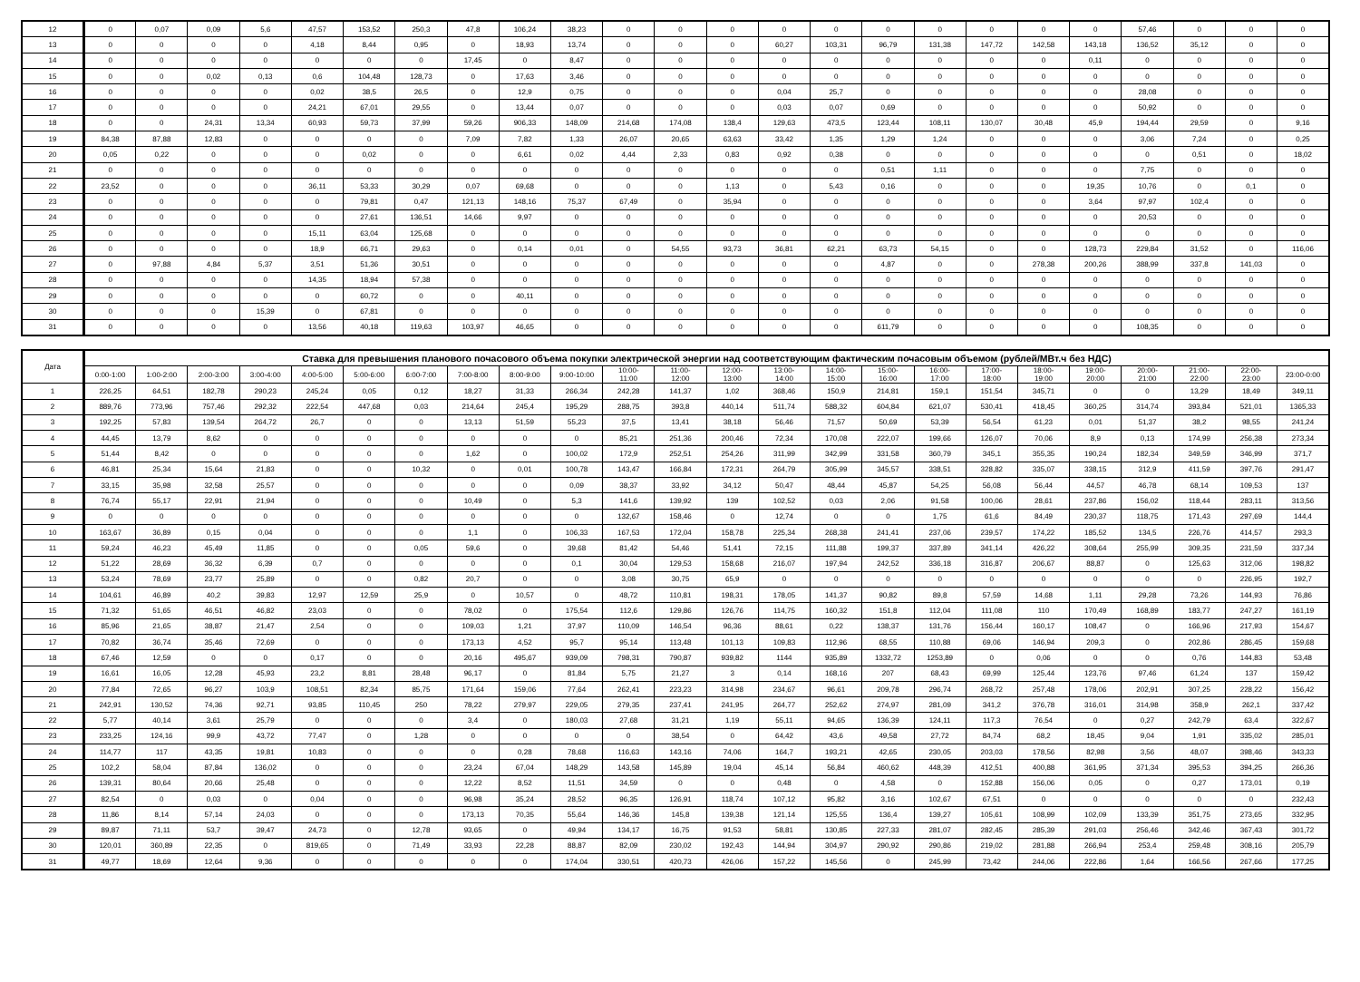| 12 | 0 | 0,07 | 0,09 | 5,6 | 47,57 | 153,52 | 250,3 | 47,8 | 106,24 | 38,23 | 0 | 0 | 0 | 0 | 0 | 0 | 0 | 0 | 0 | 0 | 57,46 | 0 | 0 | 0 |
| 13 | 0 | 0 | 0 | 0 | 4,18 | 8,44 | 0,95 | 0 | 18,93 | 13,74 | 0 | 0 | 0 | 60,27 | 103,31 | 96,79 | 131,38 | 147,72 | 142,58 | 143,18 | 136,52 | 35,12 | 0 | 0 |
| 14 | 0 | 0 | 0 | 0 | 0 | 0 | 0 | 17,45 | 0 | 8,47 | 0 | 0 | 0 | 0 | 0 | 0 | 0 | 0 | 0 | 0,11 | 0 | 0 | 0 | 0 |
| 15 | 0 | 0 | 0,02 | 0,13 | 0,6 | 104,48 | 128,73 | 0 | 17,63 | 3,46 | 0 | 0 | 0 | 0 | 0 | 0 | 0 | 0 | 0 | 0 | 0 | 0 | 0 | 0 |
| 16 | 0 | 0 | 0 | 0 | 0,02 | 38,5 | 26,5 | 0 | 12,9 | 0,75 | 0 | 0 | 0 | 0,04 | 25,7 | 0 | 0 | 0 | 0 | 0 | 28,08 | 0 | 0 | 0 |
| 17 | 0 | 0 | 0 | 0 | 24,21 | 67,01 | 29,55 | 0 | 13,44 | 0,07 | 0 | 0 | 0 | 0,03 | 0,07 | 0,69 | 0 | 0 | 0 | 0 | 50,92 | 0 | 0 | 0 |
| 18 | 0 | 0 | 24,31 | 13,34 | 60,93 | 59,73 | 37,99 | 59,26 | 906,33 | 148,09 | 214,68 | 174,08 | 138,4 | 129,63 | 473,5 | 123,44 | 108,11 | 130,07 | 30,48 | 45,9 | 194,44 | 29,59 | 0 | 9,16 |
| 19 | 84,38 | 87,88 | 12,83 | 0 | 0 | 0 | 0 | 7,09 | 7,82 | 1,33 | 26,07 | 20,65 | 63,63 | 33,42 | 1,35 | 1,29 | 1,24 | 0 | 0 | 0 | 3,06 | 7,24 | 0 | 0,25 |
| 20 | 0,05 | 0,22 | 0 | 0 | 0 | 0,02 | 0 | 0 | 6,61 | 0,02 | 4,44 | 2,33 | 0,83 | 0,92 | 0,38 | 0 | 0 | 0 | 0 | 0 | 0 | 0,51 | 0 | 18,02 |
| 21 | 0 | 0 | 0 | 0 | 0 | 0 | 0 | 0 | 0 | 0 | 0 | 0 | 0 | 0 | 0 | 0,51 | 1,11 | 0 | 0 | 0 | 7,75 | 0 | 0 | 0 |
| 22 | 23,52 | 0 | 0 | 0 | 36,11 | 53,33 | 30,29 | 0,07 | 69,68 | 0 | 0 | 0 | 1,13 | 0 | 5,43 | 0,16 | 0 | 0 | 0 | 19,35 | 10,76 | 0 | 0,1 | 0 |
| 23 | 0 | 0 | 0 | 0 | 0 | 79,81 | 0,47 | 121,13 | 148,16 | 75,37 | 67,49 | 0 | 35,94 | 0 | 0 | 0 | 0 | 0 | 0 | 3,64 | 97,97 | 102,4 | 0 | 0 |
| 24 | 0 | 0 | 0 | 0 | 0 | 27,61 | 136,51 | 14,66 | 9,97 | 0 | 0 | 0 | 0 | 0 | 0 | 0 | 0 | 0 | 0 | 0 | 20,53 | 0 | 0 | 0 |
| 25 | 0 | 0 | 0 | 0 | 15,11 | 63,04 | 125,68 | 0 | 0 | 0 | 0 | 0 | 0 | 0 | 0 | 0 | 0 | 0 | 0 | 0 | 0 | 0 | 0 | 0 |
| 26 | 0 | 0 | 0 | 0 | 18,9 | 66,71 | 29,63 | 0 | 0,14 | 0,01 | 0 | 54,55 | 93,73 | 36,81 | 62,21 | 63,73 | 54,15 | 0 | 0 | 128,73 | 229,84 | 31,52 | 0 | 116,06 |
| 27 | 0 | 97,88 | 4,84 | 5,37 | 3,51 | 51,36 | 30,51 | 0 | 0 | 0 | 0 | 0 | 0 | 0 | 0 | 4,87 | 0 | 0 | 278,38 | 200,26 | 388,99 | 337,8 | 141,03 | 0 |
| 28 | 0 | 0 | 0 | 0 | 14,35 | 18,94 | 57,38 | 0 | 0 | 0 | 0 | 0 | 0 | 0 | 0 | 0 | 0 | 0 | 0 | 0 | 0 | 0 | 0 | 0 |
| 29 | 0 | 0 | 0 | 0 | 0 | 60,72 | 0 | 0 | 40,11 | 0 | 0 | 0 | 0 | 0 | 0 | 0 | 0 | 0 | 0 | 0 | 0 | 0 | 0 | 0 |
| 30 | 0 | 0 | 0 | 15,39 | 0 | 67,81 | 0 | 0 | 0 | 0 | 0 | 0 | 0 | 0 | 0 | 0 | 0 | 0 | 0 | 0 | 0 | 0 | 0 | 0 |
| 31 | 0 | 0 | 0 | 0 | 13,56 | 40,18 | 119,63 | 103,97 | 46,65 | 0 | 0 | 0 | 0 | 0 | 0 | 611,79 | 0 | 0 | 0 | 0 | 108,35 | 0 | 0 | 0 |
| Дата | Ставка для превышения планового почасового объема покупки электрической энергии над соответствующим фактическим почасовым объемом (рублей/МВт.ч без НДС) | | | | | | | | | | | | | | | | | | | | | | | |
| --- | --- | --- | --- | --- | --- | --- | --- | --- | --- | --- | --- | --- | --- | --- | --- | --- | --- | --- | --- | --- | --- | --- | --- | --- |
| | 0:00-1:00 | 1:00-2:00 | 2:00-3:00 | 3:00-4:00 | 4:00-5:00 | 5:00-6:00 | 6:00-7:00 | 7:00-8:00 | 8:00-9:00 | 9:00-10:00 | 10:00- 11:00 | 11:00- 12:00 | 12:00- 13:00 | 13:00- 14:00 | 14:00- 15:00 | 15:00- 16:00 | 16:00- 17:00 | 17:00- 18:00 | 18:00- 19:00 | 19:00- 20:00 | 20:00- 21:00 | 21:00- 22:00 | 22:00- 23:00 | 23:00-0:00 |
| 1 | 226,25 | 64,51 | 182,78 | 290,23 | 245,24 | 0,05 | 0,12 | 18,27 | 31,33 | 266,34 | 242,28 | 141,37 | 1,02 | 368,46 | 150,9 | 214,81 | 159,1 | 151,54 | 345,71 | 0 | 0 | 13,29 | 18,49 | 349,11 |
| 2 | 889,76 | 773,96 | 757,46 | 292,32 | 222,54 | 447,68 | 0,03 | 214,64 | 245,4 | 195,29 | 288,75 | 393,8 | 440,14 | 511,74 | 588,32 | 604,84 | 621,07 | 530,41 | 418,45 | 360,25 | 314,74 | 393,84 | 521,01 | 1365,33 |
| 3 | 192,25 | 57,83 | 139,54 | 264,72 | 26,7 | 0 | 0 | 13,13 | 51,59 | 55,23 | 37,5 | 13,41 | 38,18 | 56,46 | 71,57 | 50,69 | 53,39 | 56,54 | 61,23 | 0,01 | 51,37 | 38,2 | 98,55 | 241,24 |
| 4 | 44,45 | 13,79 | 8,62 | 0 | 0 | 0 | 0 | 0 | 0 | 0 | 85,21 | 251,36 | 200,46 | 72,34 | 170,08 | 222,07 | 199,66 | 126,07 | 70,06 | 8,9 | 0,13 | 174,99 | 256,38 | 273,34 |
| 5 | 51,44 | 8,42 | 0 | 0 | 0 | 0 | 0 | 1,62 | 0 | 100,02 | 172,9 | 252,51 | 254,26 | 311,99 | 342,99 | 331,58 | 360,79 | 345,1 | 355,35 | 190,24 | 182,34 | 349,59 | 346,99 | 371,7 |
| 6 | 46,81 | 25,34 | 15,64 | 21,83 | 0 | 0 | 10,32 | 0 | 0,01 | 100,78 | 143,47 | 166,84 | 172,31 | 264,79 | 305,99 | 345,57 | 338,51 | 328,82 | 335,07 | 338,15 | 312,9 | 411,59 | 397,76 | 291,47 |
| 7 | 33,15 | 35,98 | 32,58 | 25,57 | 0 | 0 | 0 | 0 | 0 | 0,09 | 38,37 | 33,92 | 34,12 | 50,47 | 48,44 | 45,87 | 54,25 | 56,08 | 56,44 | 44,57 | 46,78 | 68,14 | 109,53 | 137 |
| 8 | 76,74 | 55,17 | 22,91 | 21,94 | 0 | 0 | 0 | 10,49 | 0 | 5,3 | 141,6 | 139,92 | 139 | 102,52 | 0,03 | 2,06 | 91,58 | 100,06 | 28,61 | 237,86 | 156,02 | 118,44 | 283,11 | 313,56 |
| 9 | 0 | 0 | 0 | 0 | 0 | 0 | 0 | 0 | 0 | 0 | 132,67 | 158,46 | 0 | 12,74 | 0 | 0 | 1,75 | 61,6 | 84,49 | 230,37 | 118,75 | 171,43 | 297,69 | 144,4 |
| 10 | 163,67 | 36,89 | 0,15 | 0,04 | 0 | 0 | 0 | 1,1 | 0 | 106,33 | 167,53 | 172,04 | 158,78 | 225,34 | 268,38 | 241,41 | 237,06 | 239,57 | 174,22 | 185,52 | 134,5 | 226,76 | 414,57 | 293,3 |
| 11 | 59,24 | 46,23 | 45,49 | 11,85 | 0 | 0 | 0,05 | 59,6 | 0 | 39,68 | 81,42 | 54,46 | 51,41 | 72,15 | 111,88 | 199,37 | 337,89 | 341,14 | 426,22 | 308,64 | 255,99 | 309,35 | 231,59 | 337,34 |
| 12 | 51,22 | 28,69 | 36,32 | 6,39 | 0,7 | 0 | 0 | 0 | 0 | 0,1 | 30,04 | 129,53 | 158,68 | 216,07 | 197,94 | 242,52 | 336,18 | 316,87 | 206,67 | 88,87 | 0 | 125,63 | 312,06 | 198,82 |
| 13 | 53,24 | 78,69 | 23,77 | 25,89 | 0 | 0 | 0,82 | 20,7 | 0 | 0 | 3,08 | 30,75 | 65,9 | 0 | 0 | 0 | 0 | 0 | 0 | 0 | 0 | 0 | 226,95 | 192,7 |
| 14 | 104,61 | 46,89 | 40,2 | 39,83 | 12,97 | 12,59 | 25,9 | 0 | 10,57 | 0 | 48,72 | 110,81 | 198,31 | 178,05 | 141,37 | 90,82 | 89,8 | 57,59 | 14,68 | 1,11 | 29,28 | 73,26 | 144,93 | 76,86 |
| 15 | 71,32 | 51,65 | 46,51 | 46,82 | 23,03 | 0 | 0 | 78,02 | 0 | 175,54 | 112,6 | 129,86 | 126,76 | 114,75 | 160,32 | 151,8 | 112,04 | 111,08 | 110 | 170,49 | 168,89 | 183,77 | 247,27 | 161,19 |
| 16 | 85,96 | 21,65 | 38,87 | 21,47 | 2,54 | 0 | 0 | 109,03 | 1,21 | 37,97 | 110,09 | 146,54 | 96,36 | 88,61 | 0,22 | 138,37 | 131,76 | 156,44 | 160,17 | 108,47 | 0 | 166,96 | 217,93 | 154,67 |
| 17 | 70,82 | 36,74 | 35,46 | 72,69 | 0 | 0 | 0 | 173,13 | 4,52 | 95,7 | 95,14 | 113,48 | 101,13 | 109,83 | 112,96 | 68,55 | 110,88 | 69,06 | 146,94 | 209,3 | 0 | 202,86 | 286,45 | 159,68 |
| 18 | 67,46 | 12,59 | 0 | 0 | 0,17 | 0 | 0 | 20,16 | 495,67 | 939,09 | 798,31 | 790,87 | 939,82 | 1144 | 935,89 | 1332,72 | 1253,89 | 0 | 0,06 | 0 | 0 | 0,76 | 144,83 | 53,48 |
| 19 | 16,61 | 16,05 | 12,28 | 45,93 | 23,2 | 8,81 | 28,48 | 96,17 | 0 | 81,84 | 5,75 | 21,27 | 3 | 0,14 | 168,16 | 207 | 68,43 | 69,99 | 125,44 | 123,76 | 97,46 | 61,24 | 137 | 159,42 |
| 20 | 77,84 | 72,65 | 96,27 | 103,9 | 108,51 | 82,34 | 85,75 | 171,64 | 159,06 | 77,64 | 262,41 | 223,23 | 314,98 | 234,67 | 96,61 | 209,78 | 296,74 | 268,72 | 257,48 | 178,06 | 202,91 | 307,25 | 228,22 | 156,42 |
| 21 | 242,91 | 130,52 | 74,36 | 92,71 | 93,85 | 110,45 | 250 | 78,22 | 279,97 | 229,05 | 279,35 | 237,41 | 241,95 | 264,77 | 252,62 | 274,97 | 281,09 | 341,2 | 376,78 | 316,01 | 314,98 | 358,9 | 262,1 | 337,42 |
| 22 | 5,77 | 40,14 | 3,61 | 25,79 | 0 | 0 | 0 | 3,4 | 0 | 180,03 | 27,68 | 31,21 | 1,19 | 55,11 | 94,65 | 136,39 | 124,11 | 117,3 | 76,54 | 0 | 0,27 | 242,79 | 63,4 | 322,67 |
| 23 | 233,25 | 124,16 | 99,9 | 43,72 | 77,47 | 0 | 1,28 | 0 | 0 | 0 | 0 | 38,54 | 0 | 64,42 | 43,6 | 49,58 | 27,72 | 84,74 | 68,2 | 18,45 | 9,04 | 1,91 | 335,02 | 285,01 |
| 24 | 114,77 | 117 | 43,35 | 19,81 | 10,83 | 0 | 0 | 0 | 0,28 | 78,68 | 116,63 | 143,16 | 74,06 | 164,7 | 193,21 | 42,65 | 230,05 | 203,03 | 178,56 | 82,98 | 3,56 | 48,07 | 398,46 | 343,33 |
| 25 | 102,2 | 58,04 | 87,84 | 136,02 | 0 | 0 | 0 | 23,24 | 67,04 | 148,29 | 143,58 | 145,89 | 19,04 | 45,14 | 56,84 | 460,62 | 448,39 | 412,51 | 400,88 | 361,95 | 371,34 | 395,53 | 394,25 | 266,36 |
| 26 | 139,31 | 80,64 | 20,66 | 25,48 | 0 | 0 | 0 | 12,22 | 8,52 | 11,51 | 34,59 | 0 | 0 | 0,48 | 0 | 4,58 | 0 | 152,88 | 156,06 | 0,05 | 0 | 0,27 | 173,01 | 0,19 |
| 27 | 82,54 | 0 | 0,03 | 0 | 0,04 | 0 | 0 | 96,98 | 35,24 | 28,52 | 96,35 | 126,91 | 118,74 | 107,12 | 95,82 | 3,16 | 102,67 | 67,51 | 0 | 0 | 0 | 0 | 0 | 232,43 |
| 28 | 11,86 | 8,14 | 57,14 | 24,03 | 0 | 0 | 0 | 173,13 | 70,35 | 55,64 | 146,36 | 145,8 | 139,38 | 121,14 | 125,55 | 136,4 | 139,27 | 105,61 | 108,99 | 102,09 | 133,39 | 351,75 | 273,65 | 332,95 |
| 29 | 89,87 | 71,11 | 53,7 | 39,47 | 24,73 | 0 | 12,78 | 93,65 | 0 | 49,94 | 134,17 | 16,75 | 91,53 | 58,81 | 130,85 | 227,33 | 281,07 | 282,45 | 285,39 | 291,03 | 256,46 | 342,46 | 367,43 | 301,72 |
| 30 | 120,01 | 360,89 | 22,35 | 0 | 819,65 | 0 | 71,49 | 33,93 | 22,28 | 88,87 | 82,09 | 230,02 | 192,43 | 144,94 | 304,97 | 290,92 | 290,86 | 219,02 | 281,88 | 266,94 | 253,4 | 259,48 | 308,16 | 205,79 |
| 31 | 49,77 | 18,69 | 12,64 | 9,36 | 0 | 0 | 0 | 0 | 0 | 174,04 | 330,51 | 420,73 | 426,06 | 157,22 | 145,56 | 0 | 245,99 | 73,42 | 244,06 | 222,86 | 1,64 | 166,56 | 267,66 | 177,25 |